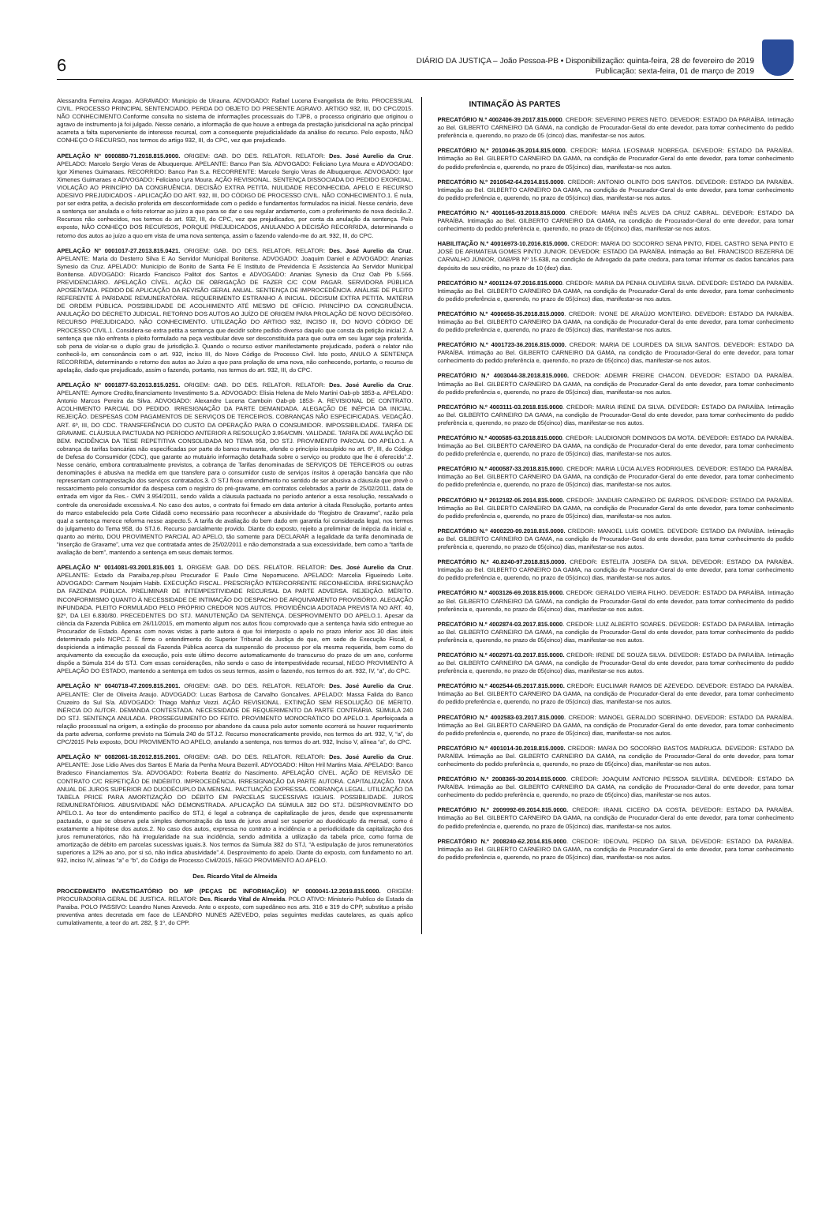6
DIÁRIO DA JUSTIÇA – João Pessoa-PB • Disponibilização: quinta-feira, 28 de fevereiro de 2019
Publicação: sexta-feira, 01 de março de 2019
Alessandra Ferreira Aragao. AGRAVADO: Municipio de Uirauna. ADVOGADO: Rafael Lucena Evangelista de Brito. PROCESSUAL CIVIL. PROCESSO PRINCIPAL SENTENCIADO. PERDA DO OBJETO DO PRESENTE AGRAVO. ARTIGO 932, III, DO CPC/2015. NÃO CONHECIMENTO.Conforme consulta no sistema de informações processuais do TJPB, o processo originário que originou o agravo de instrumento já foi julgado. Nesse cenário, a informação de que houve a entrega da prestação jurisdicional na ação principal acarreta a falta superveniente de interesse recursal, com a consequente prejudicialidade da análise do recurso. Pelo exposto, NÃO CONHEÇO O RECURSO, nos termos do artigo 932, III, do CPC, vez que prejudicado.
APELAÇÃO N° 0000880-71.2018.815.0000. ORIGEM: GAB. DO DES. RELATOR. RELATOR: Des. José Aurelio da Cruz. APELADO: Marcelo Sergio Veras de Albuquerque. APELANTE: Banco Pan S/a. ADVOGADO: Feliciano Lyra Moura e ADVOGADO: Igor Ximenes Guimaraes. RECORRIDO: Banco Pan S.a. RECORRENTE: Marcelo Sergio Veras de Albuquerque. ADVOGADO: Igor Ximenes Guimaraes e ADVOGADO: Feliciano Lyra Moura. AÇÃO REVISIONAL. SENTENÇA DISSOCIADA DO PEDIDO EXORDIAL. VIOLAÇÃO AO PRINCÍPIO DA CONGRUÊNCIA. DECISÃO EXTRA PETITA. NULIDADE RECONHECIDA. APELO E RECURSO ADESIVO PREJUDICADOS - APLICAÇÃO DO ART. 932, III, DO CÓDIGO DE PROCESSO CIVIL. NÃO CONHECIMENTO.1. É nula, por ser extra petita, a decisão proferida em desconformidade com o pedido e fundamentos formulados na inicial. Nesse cenário, deve a sentença ser anulada e o feito retornar ao juízo a quo para se dar o seu regular andamento, com o proferimento de nova decisão.2. Recursos não conhecidos, nos termos do art. 932, III, do CPC, vez que prejudicados, por conta da anulação da sentença. Pelo exposto, NÃO CONHEÇO DOS RECURSOS, PORQUE PREJUDICADOS, ANULANDO A DECISÃO RECORRIDA, determinando o retorno dos autos ao juízo a quo em vista de uma nova sentença, assim o fazendo valendo-me do art. 932, III, do CPC.
APELAÇÃO N° 0001017-27.2013.815.0421. ORIGEM: GAB. DO DES. RELATOR. RELATOR: Des. José Aurelio da Cruz. APELANTE: Maria do Desterro Silva E Ao Servidor Municipal Bonitense. ADVOGADO: Joaquim Daniel e ADVOGADO: Ananias Synesio da Cruz. APELADO: Município de Bonito de Santa Fé E Instituto de Previdencia E Assistencia Ao Servidor Municipal Bonitense. ADVOGADO: Ricardo Francisco Palitot dos Santos e ADVOGADO: Ananias Synesio da Cruz Oab Pb 5.566. PREVIDENCIÁRIO. APELAÇÃO CÍVEL. AÇÃO DE OBRIGAÇÃO DE FAZER C/C COM PAGAR. SERVIDORA PÚBLICA APOSENTADA. PEDIDO DE APLICAÇÃO DA REVISÃO GERAL ANUAL. SENTENÇA DE IMPROCEDÊNCIA. ANÁLISE DE PLEITO REFERENTE À PARIDADE REMUNERATÓRIA. REQUERIMENTO ESTRANHO À INICIAL. DECISUM EXTRA PETITA. MATÉRIA DE ORDEM PÚBLICA. POSSIBILIDADE DE ACOLHIMENTO ATÉ MESMO DE OFÍCIO. PRINCÍPIO DA CONGRUÊNCIA. ANULAÇÃO DO DECRETO JUDICIAL. RETORNO DOS AUTOS AO JUÍZO DE ORIGEM PARA PROLAÇÃO DE NOVO DECISÓRIO. RECURSO PREJUDICADO. NÃO CONHECIMENTO. UTILIZAÇÃO DO ARTIGO 932, INCISO III, DO NOVO CÓDIGO DE PROCESSO CIVIL.1. Considera-se extra petita a sentença que decidir sobre pedido diverso daquilo que consta da petição inicial.2. A sentença que não enfrenta o pleito formulado na peça vestibular deve ser desconstituída para que outra em seu lugar seja proferida, sob pena de violar-se o duplo grau de jurisdição.3. Quando o recurso estiver manifestamente prejudicado, poderá o relator não conhecê-lo, em consonância com o art. 932, inciso III, do Novo Código de Processo Civil. Isto posto, ANULO A SENTENÇA RECORRIDA, determinando o retorno dos autos ao Juízo a quo para prolação de uma nova, não conhecendo, portanto, o recurso de apelação, dado que prejudicado, assim o fazendo, portanto, nos termos do art. 932, III, do CPC.
APELAÇÃO N° 0001877-53.2013.815.0251. ORIGEM: GAB. DO DES. RELATOR. RELATOR: Des. José Aurelio da Cruz. APELANTE: Aymore Credito,financiamento Investimento S.a. ADVOGADO: Elisia Helena de Melo Martini Oab-pb 1853-a. APELADO: Antonio Marcos Pereira da Silva. ADVOGADO: Alexandre Lucena Camboin Oab-pb 1853- A. REVISIONAL DE CONTRATO. ACOLHIMENTO PARCIAL DO PEDIDO. IRRESIGNAÇÃO DA PARTE DEMANDADA. ALEGAÇÃO DE INÉPCIA DA INICIAL. REJEIÇÃO. DESPESAS COM PAGAMENTOS DE SERVIÇOS DE TERCEIROS. COBRANÇAS NÃO ESPECIFICADAS. VEDAÇÃO. ART. 6º, III, DO CDC. TRANSFERÊNCIA DO CUSTO DA OPERAÇÃO PARA O CONSUMIDOR. IMPOSSIBILIDADE. TARIFA DE GRAVAME. CLÁUSULA PACTUADA NO PERÍODO ANTERIOR A RESOLUÇÃO 3.954/CMN. VALIDADE. TARIFA DE AVALIAÇÃO DE BEM. INCIDÊNCIA DA TESE REPETITIVA CONSOLIDADA NO TEMA 958, DO STJ. PROVIMENTO PARCIAL DO APELO.1. A cobrança de tarifas bancárias não especificadas por parte do banco mutuante, ofende o princípio insculpido no art. 6º, III, do Código de Defesa do Consumidor (CDC), que garante ao mutuário informação detalhada sobre o serviço ou produto que lhe é oferecido”.2. Nesse cenário, embora contratualmente previstos, a cobrança de Tarifas denominadas de SERVIÇOS DE TERCEIROS ou outras denominações é abusiva na medida em que transfere para o consumidor custo de serviços ínsitos à operação bancária que não representam contraprestação dos serviços contratados.3. O STJ fixou entendimento no sentido de ser abusiva a cláusula que prevê o ressarcimento pelo consumidor da despesa com o registro do pré-gravame, em contratos celebrados a partir de 25/02/2011, data de entrada em vigor da Res.- CMN 3.954/2011, sendo válida a cláusula pactuada no período anterior a essa resolução, ressalvado o controle da onerosidade excessiva.4. No caso dos autos, o contrato foi firmado em data anterior à citada Resolução, portanto antes do marco estabelecido pela Corte Cidadã como necessário para reconhecer a abusividade do “Registro de Gravame”, razão pela qual a sentença merece reforma nesse aspecto.5. A tarifa de avaliação do bem dado em garantia foi considerada legal, nos termos do julgamento do Tema 958, do STJ.6. Recurso parcialmente provido. Diante do exposto, rejeito a preliminar de inépcia da inicial e, quanto ao mérito, DOU PROVIMENTO PARCIAL AO APELO, tão somente para DECLARAR a legalidade da tarifa denominada de “inserção de Gravame”, uma vez que contratada antes de 25/02/2011 e não demonstrada a sua excessividade, bem como a “tarifa de avaliação de bem”, mantendo a sentença em seus demais termos.
APELAÇÃO N° 0014081-93.2001.815.001 1. ORIGEM: GAB. DO DES. RELATOR. RELATOR: Des. José Aurelio da Cruz. APELANTE: Estado da Paraiba,rep.p/seu Procurador E Paulo Cirne Nepomuceno. APELADO: Marcelia Figueiredo Leite. ADVOGADO: Carmem Noujaim Habib. EXECUÇÃO FISCAL. PRESCRIÇÃO INTERCORRENTE RECONHECIDA. IRRESIGNAÇÃO DA FAZENDA PÚBLICA. PRELIMINAR DE INTEMPESTIVIDADE RECURSAL DA PARTE ADVERSA. REJEIÇÃO. MÉRITO. INCONFORMISMO QUANTO À NECESSIDADE DE INTIMAÇÃO DO DESPACHO DE ARQUIVAMENTO PROVISÓRIO. ALEGAÇÃO INFUNDADA. PLEITO FORMULADO PELO PRÓPRIO CREDOR NOS AUTOS. PROVIDÊNCIA ADOTADA PREVISTA NO ART. 40, §2º, DA LEI 6.830/80. PRECEDENTES DO STJ. MANUTENÇÃO DA SENTENÇA. DESPROVIMENTO DO APELO.1. Apesar da ciência da Fazenda Pública em 26/11/2015, em momento algum nos autos ficou comprovado que a sentença havia sido entregue ao Procurador de Estado. Apenas com novas vistas à parte autora é que foi interposto o apelo no prazo inferior aos 30 dias úteis determinado pelo NCPC.2. É firme o entendimento do Superior Tribunal de Justiça de que, em sede de Execução Fiscal, é despicienda a intimação pessoal da Fazenda Pública acerca da suspensão do processo por ela mesma requerida, bem como do arquivamento da execução da execução, pois este último decorre automaticamente do transcurso do prazo de um ano, conforme dispõe a Súmula 314 do STJ. Com essas considerações, não sendo o caso de intempestividade recursal, NEGO PROVIMENTO À APELAÇÃO DO ESTADO, mantendo a sentença em todos os seus termos, assim o fazendo, nos termos do art. 932, IV, “a”, do CPC.
APELAÇÃO N° 0040718-47.2009.815.2001. ORIGEM: GAB. DO DES. RELATOR. RELATOR: Des. José Aurelio da Cruz. APELANTE: Cler de Oliveira Araujo. ADVOGADO: Lucas Barbosa de Carvalho Goncalves. APELADO: Massa Falida do Banco Cruzeiro do Sul S/a. ADVOGADO: Thiago Mahfuz Vezzi. AÇÃO REVISIONAL. EXTINÇÃO SEM RESOLUÇÃO DE MÉRITO. INÉRCIA DO AUTOR. DEMANDA CONTESTADA. NECESSIDADE DE REQUERIMENTO DA PARTE CONTRÁRIA. SÚMULA 240 DO STJ. SENTENÇA ANULADA. PROSSEGUIMENTO DO FEITO. PROVIMENTO MONOCRÁTICO DO APELO.1. Aperfeiçoada a relação processual na origem, a extinção do processo por abandono da causa pelo autor somente ocorrerá se houver requerimento da parte adversa, conforme previsto na Súmula 240 do STJ.2. Recurso monocraticamente provido, nos termos do art. 932, V, “a”, do CPC/2015 Pelo exposto, DOU PROVIMENTO AO APELO, anulando a sentença, nos termos do art. 932, Inciso V, alínea “a”, do CPC.
APELAÇÃO N° 0082061-18.2012.815.2001. ORIGEM: GAB. DO DES. RELATOR. RELATOR: Des. José Aurelio da Cruz. APELANTE: Jose Lidio Alves dos Santos E Maria da Penha Moura Bezerril. ADVOGADO: Hilton Hril Martins Maia. APELADO: Banco Bradesco Financiamentos S/a. ADVOGADO: Roberta Beatriz do Nascimento. APELAÇÃO CÍVEL. AÇÃO DE REVISÃO DE CONTRATO C/C REPETIÇÃO DE INDÉBITO. IMPROCEDÊNCIA. IRRESIGNAÇÃO DA PARTE AUTORA. CAPITALIZAÇÃO. TAXA ANUAL DE JUROS SUPERIOR AO DUODÉCUPLO DA MENSAL. PACTUAÇÃO EXPRESSA. COBRANÇA LEGAL. UTILIZAÇÃO DA TABELA PRICE PARA AMORTIZAÇÃO DO DÉBITO EM PARCELAS SUCESSIVAS IGUAIS. POSSIBILIDADE. JUROS REMUNERATÓRIOS. ABUSIVIDADE NÃO DEMONSTRADA. APLICAÇÃO DA SÚMULA 382 DO STJ. DESPROVIMENTO DO APELO.1. Ao teor do entendimento pacífico do STJ, é legal a cobrança de capitalização de juros, desde que expressamente pactuada, o que se observa pela simples demonstração da taxa de juros anual ser superior ao duodécuplo da mensal, como é exatamente a hipótese dos autos.2. No caso dos autos, expressa no contrato a incidência e a periodicidade da capitalização dos juros remuneratórios, não há irregularidade na sua incidência, sendo admitida a utilização da tabela price, como forma de amortização de débito em parcelas sucessivas iguais.3. Nos termos da Súmula 382 do STJ, “A estipulação de juros remuneratórios superiores a 12% ao ano, por si só, não indica abusividade”.4. Desprovimento do apelo. Diante do exposto, com fundamento no art. 932, inciso IV, alíneas “a” e “b”, do Código de Processo Civil/2015, NEGO PROVIMENTO AO APELO.
Des. Ricardo Vital de Almeida
PROCEDIMENTO INVESTIGATÓRIO DO MP (PEÇAS DE INFORMAÇÃO) N° 0000041-12.2019.815.0000. ORIGEM: PROCURADORIA GERAL DE JUSTICA. RELATOR: Des. Ricardo Vital de Almeida. POLO ATIVO: Ministerio Publico do Estado da Paraiba. POLO PASSIVO: Leandro Nunes Azevedo. Ante o exposto, com supedâneo nos arts. 316 e 319 do CPP, substituo a prisão preventiva antes decretada em face de LEANDRO NUNES AZEVEDO, pelas seguintes medidas cautelares, as quais aplico cumulativamente, a teor do art. 282, § 1º, do CPP.
INTIMAÇÃO ÀS PARTES
PRECATÓRIO N.º 4002406-39.2017.815.0000. CREDOR: SEVERINO PERES NETO. DEVEDOR: ESTADO DA PARAÍBA. Intimação ao Bel. GILBERTO CARNEIRO DA GAMA, na condição de Procurador-Geral do ente devedor, para tomar conhecimento do pedido preferência e, querendo, no prazo de 05 (cinco) dias, manifestar-se nos autos.
PRECATÓRIO N.º 2010046-35.2014.815.0000. CREDOR: MARIA LEOSIMAR NOBREGA. DEVEDOR: ESTADO DA PARAÍBA. Intimação ao Bel. GILBERTO CARNEIRO DA GAMA, na condição de Procurador-Geral do ente devedor, para tomar conhecimento do pedido preferência e, querendo, no prazo de 05(cinco) dias, manifestar-se nos autos.
PRECATÓRIO N.º 2010542-64.2014.815.0000. CREDOR: ANTONIO OLINTO DOS SANTOS. DEVEDOR: ESTADO DA PARAÍBA. Intimação ao Bel. GILBERTO CARNEIRO DA GAMA, na condição de Procurador-Geral do ente devedor, para tomar conhecimento do pedido preferência e, querendo, no prazo de 05(cinco) dias, manifestar-se nos autos.
PRECATÓRIO N.º 4001165-93.2018.815.0000. CREDOR: MARIA INÊS ALVES DA CRUZ CABRAL. DEVEDOR: ESTADO DA PARAÍBA. Intimação ao Bel. GILBERTO CARNEIRO DA GAMA, na condição de Procurador-Geral do ente devedor, para tomar conhecimento do pedido preferência e, querendo, no prazo de 05(cinco) dias, manifestar-se nos autos.
HABILITAÇÃO N.º 40016973-10.2016.815.0000. CREDOR: MARIA DO SOCORRO SENA PINTO, FIDEL CASTRO SENA PINTO E JOSÉ DE ARIMATEIA GOMES PINTO JUNIOR. DEVEDOR: ESTADO DA PARAÍBA. Intimação ao Bel. FRANCISCO BEZERRA DE CARVALHO JÚNIOR, OAB/PB Nº 15.638, na condição de Advogado da parte credora, para tomar informar os dados bancários para depósito de seu crédito, no prazo de 10 (dez) dias.
PRECATÓRIO N.º 4001124-97.2016.815.0000. CREDOR: MARIA DA PENHA OLIVEIRA SILVA. DEVEDOR: ESTADO DA PARAÍBA. Intimação ao Bel. GILBERTO CARNEIRO DA GAMA, na condição de Procurador-Geral do ente devedor, para tomar conhecimento do pedido preferência e, querendo, no prazo de 05(cinco) dias, manifestar-se nos autos.
PRECATÓRIO N.º 4000658-35.2018.815.0000. CREDOR: IVONE DE ARAÚJO MONTEIRO. DEVEDOR: ESTADO DA PARAÍBA. Intimação ao Bel. GILBERTO CARNEIRO DA GAMA, na condição de Procurador-Geral do ente devedor, para tomar conhecimento do pedido preferência e, querendo, no prazo de 05(cinco) dias, manifestar-se nos autos.
PRECATÓRIO N.º 4001723-36.2016.815.0000. CREDOR: MARIA DE LOURDES DA SILVA SANTOS. DEVEDOR: ESTADO DA PARAÍBA. Intimação ao Bel. GILBERTO CARNEIRO DA GAMA, na condição de Procurador-Geral do ente devedor, para tomar conhecimento do pedido preferência e, querendo, no prazo de 05(cinco) dias, manifestar-se nos autos.
PRECATÓRIO N.º 4003044-38.2018.815.0000. CREDOR: ADEMIR FREIRE CHACON. DEVEDOR: ESTADO DA PARAÍBA. Intimação ao Bel. GILBERTO CARNEIRO DA GAMA, na condição de Procurador-Geral do ente devedor, para tomar conhecimento do pedido preferência e, querendo, no prazo de 05(cinco) dias, manifestar-se nos autos.
PRECATÓRIO N.º 4003111-03.2018.815.0000. CREDOR: MARIA IRENE DA SILVA. DEVEDOR: ESTADO DA PARAÍBA. Intimação ao Bel. GILBERTO CARNEIRO DA GAMA, na condição de Procurador-Geral do ente devedor, para tomar conhecimento do pedido preferência e, querendo, no prazo de 05(cinco) dias, manifestar-se nos autos.
PRECATÓRIO N.º 4000585-63.2018.815.0000. CREDOR: LAUDIONOR DOMINGOS DA MOTA. DEVEDOR: ESTADO DA PARAÍBA. Intimação ao Bel. GILBERTO CARNEIRO DA GAMA, na condição de Procurador-Geral do ente devedor, para tomar conhecimento do pedido preferência e, querendo, no prazo de 05(cinco) dias, manifestar-se nos autos.
PRECATÓRIO N.º 4000587-33.2018.815.0000. CREDOR: MARIA LÚCIA ALVES RODRIGUES. DEVEDOR: ESTADO DA PARAÍBA. Intimação ao Bel. GILBERTO CARNEIRO DA GAMA, na condição de Procurador-Geral do ente devedor, para tomar conhecimento do pedido preferência e, querendo, no prazo de 05(cinco) dias, manifestar-se nos autos.
PRECATÓRIO N.º 2012182-05.2014.815.0000. CREDOR: JANDUIR CARNEIRO DE BARROS. DEVEDOR: ESTADO DA PARAÍBA. Intimação ao Bel. GILBERTO CARNEIRO DA GAMA, na condição de Procurador-Geral do ente devedor, para tomar conhecimento do pedido preferência e, querendo, no prazo de 05(cinco) dias, manifestar-se nos autos.
PRECATÓRIO N.º 4000220-09.2018.815.0000. CREDOR: MANOEL LUÍS GOMES. DEVEDOR: ESTADO DA PARAÍBA. Intimação ao Bel. GILBERTO CARNEIRO DA GAMA, na condição de Procurador-Geral do ente devedor, para tomar conhecimento do pedido preferência e, querendo, no prazo de 05(cinco) dias, manifestar-se nos autos.
PRECATÓRIO N.º 40.8240-97.2018.815.0000. CREDOR: ESTELITA JOSEFA DA SILVA. DEVEDOR: ESTADO DA PARAÍBA. Intimação ao Bel. GILBERTO CARNEIRO DA GAMA, na condição de Procurador-Geral do ente devedor, para tomar conhecimento do pedido preferência e, querendo, no prazo de 05(cinco) dias, manifestar-se nos autos.
PRECATÓRIO N.º 4003126-69.2018.815.0000. CREDOR: GERALDO VIEIRA FILHO. DEVEDOR: ESTADO DA PARAÍBA. Intimação ao Bel. GILBERTO CARNEIRO DA GAMA, na condição de Procurador-Geral do ente devedor, para tomar conhecimento do pedido preferência e, querendo, no prazo de 05(cinco) dias, manifestar-se nos autos.
PRECATÓRIO N.º 4002874-03.2017.815.0000. CREDOR: LUIZ ALBERTO SOARES. DEVEDOR: ESTADO DA PARAÍBA. Intimação ao Bel. GILBERTO CARNEIRO DA GAMA, na condição de Procurador-Geral do ente devedor, para tomar conhecimento do pedido preferência e, querendo, no prazo de 05(cinco) dias, manifestar-se nos autos.
PRECATÓRIO N.º 4002971-03.2017.815.0000. CREDOR: IRENE DE SOUZA SILVA. DEVEDOR: ESTADO DA PARAÍBA. Intimação ao Bel. GILBERTO CARNEIRO DA GAMA, na condição de Procurador-Geral do ente devedor, para tomar conhecimento do pedido preferência e, querendo, no prazo de 05(cinco) dias, manifestar-se nos autos.
PRECATÓRIO N.º 4002544-05.2017.815.0000. CREDOR: EUCLIMAR RAMOS DE AZEVEDO. DEVEDOR: ESTADO DA PARAÍBA. Intimação ao Bel. GILBERTO CARNEIRO DA GAMA, na condição de Procurador-Geral do ente devedor, para tomar conhecimento do pedido preferência e, querendo, no prazo de 05(cinco) dias, manifestar-se nos autos.
PRECATÓRIO N.º 4002583-03.2017.815.0000. CREDOR: MANOEL GERALDO SOBRINHO. DEVEDOR: ESTADO DA PARAÍBA. Intimação ao Bel. GILBERTO CARNEIRO DA GAMA, na condição de Procurador-Geral do ente devedor, para tomar conhecimento do pedido preferência e, querendo, no prazo de 05(cinco) dias, manifestar-se nos autos.
PRECATÓRIO N.º 4001014-30.2018.815.0000. CREDOR: MARIA DO SOCORRO BASTOS MADRUGA. DEVEDOR: ESTADO DA PARAÍBA. Intimação ao Bel. GILBERTO CARNEIRO DA GAMA, na condição de Procurador-Geral do ente devedor, para tomar conhecimento do pedido preferência e, querendo, no prazo de 05(cinco) dias, manifestar-se nos autos.
PRECATÓRIO N.º 2008365-30.2014.815.0000. CREDOR: JOAQUIM ANTONIO PESSOA SILVEIRA. DEVEDOR: ESTADO DA PARAÍBA. Intimação ao Bel. GILBERTO CARNEIRO DA GAMA, na condição de Procurador-Geral do ente devedor, para tomar conhecimento do pedido preferência e, querendo, no prazo de 05(cinco) dias, manifestar-se nos autos.
PRECATÓRIO N.º 2009992-69.2014.815.0000. CREDOR: IRANIL CICERO DA COSTA. DEVEDOR: ESTADO DA PARAÍBA. Intimação ao Bel. GILBERTO CARNEIRO DA GAMA, na condição de Procurador-Geral do ente devedor, para tomar conhecimento do pedido preferência e, querendo, no prazo de 05(cinco) dias, manifestar-se nos autos.
PRECATÓRIO N.º 2008240-62.2014.815.0000. CREDOR: IDEOVAL PEDRO DA SILVA. DEVEDOR: ESTADO DA PARAÍBA. Intimação ao Bel. GILBERTO CARNEIRO DA GAMA, na condição de Procurador-Geral do ente devedor, para tomar conhecimento do pedido preferência e, querendo, no prazo de 05(cinco) dias, manifestar-se nos autos.